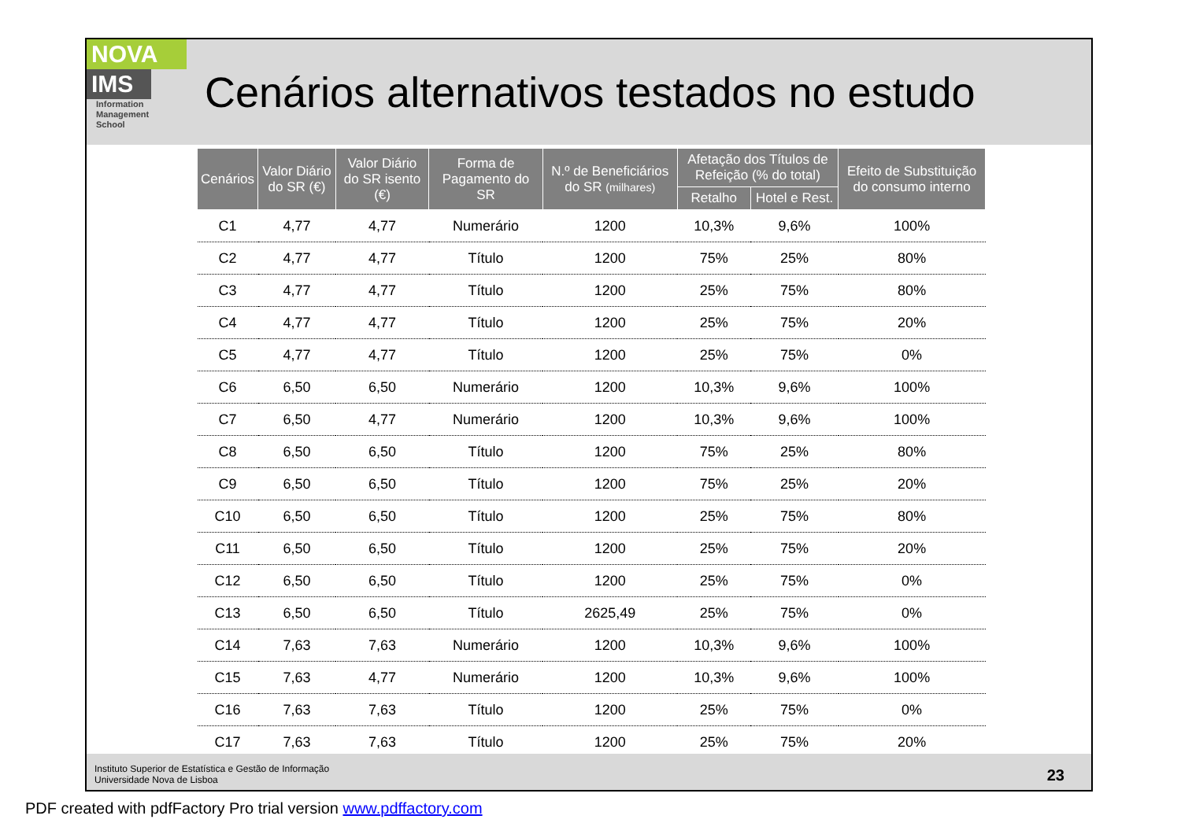NOVA
IMS
Information
Management
School
Cenários alternativos testados no estudo
| Cenários | Valor Diário do SR (€) | Valor Diário do SR isento (€) | Forma de Pagamento do SR | N.º de Beneficiários do SR (milhares) | Afetação dos Títulos de Refeição (% do total) | | Efeito de Substituição do consumo interno |
| --- | --- | --- | --- | --- | --- | --- | --- |
| | | | | | Retalho | Hotel e Rest. | |
| C1 | 4,77 | 4,77 | Numerário | 1200 | 10,3% | 9,6% | 100% |
| C2 | 4,77 | 4,77 | Título | 1200 | 75% | 25% | 80% |
| C3 | 4,77 | 4,77 | Título | 1200 | 25% | 75% | 80% |
| C4 | 4,77 | 4,77 | Título | 1200 | 25% | 75% | 20% |
| C5 | 4,77 | 4,77 | Título | 1200 | 25% | 75% | 0% |
| C6 | 6,50 | 6,50 | Numerário | 1200 | 10,3% | 9,6% | 100% |
| C7 | 6,50 | 4,77 | Numerário | 1200 | 10,3% | 9,6% | 100% |
| C8 | 6,50 | 6,50 | Título | 1200 | 75% | 25% | 80% |
| C9 | 6,50 | 6,50 | Título | 1200 | 75% | 25% | 20% |
| C10 | 6,50 | 6,50 | Título | 1200 | 25% | 75% | 80% |
| C11 | 6,50 | 6,50 | Título | 1200 | 25% | 75% | 20% |
| C12 | 6,50 | 6,50 | Título | 1200 | 25% | 75% | 0% |
| C13 | 6,50 | 6,50 | Título | 2625,49 | 25% | 75% | 0% |
| C14 | 7,63 | 7,63 | Numerário | 1200 | 10,3% | 9,6% | 100% |
| C15 | 7,63 | 4,77 | Numerário | 1200 | 10,3% | 9,6% | 100% |
| C16 | 7,63 | 7,63 | Título | 1200 | 25% | 75% | 0% |
| C17 | 7,63 | 7,63 | Título | 1200 | 25% | 75% | 20% |
Instituto Superior de Estatística e Gestão de Informação
Universidade Nova de Lisboa
23
PDF created with pdfFactory Pro trial version www.pdffactory.com